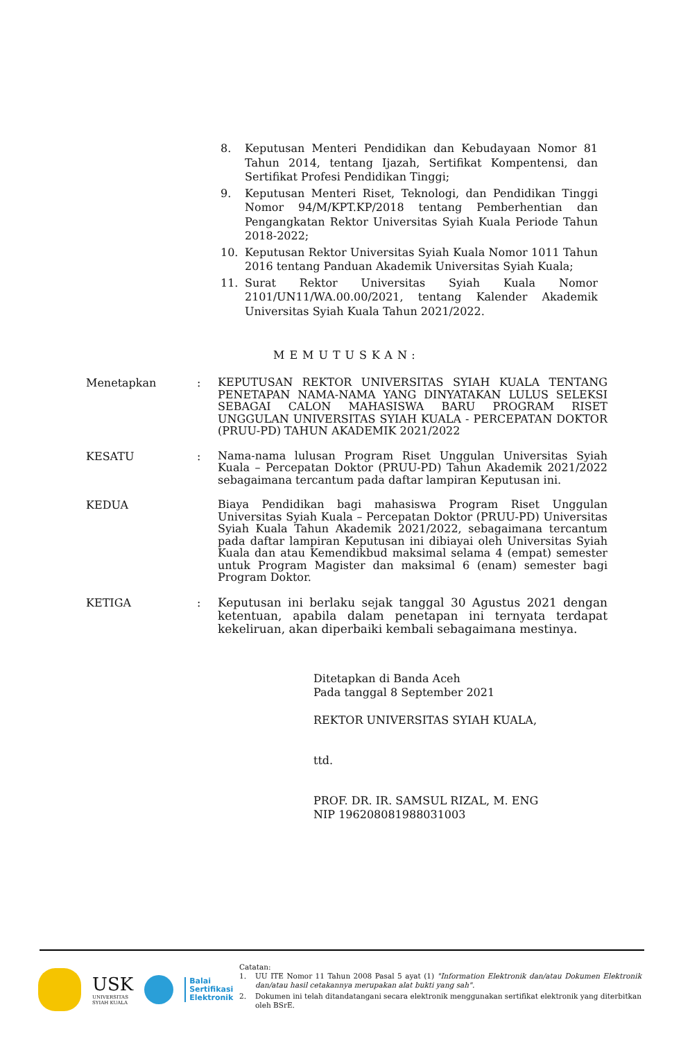8. Keputusan Menteri Pendidikan dan Kebudayaan Nomor 81 Tahun 2014, tentang Ijazah, Sertifikat Kompentensi, dan Sertifikat Profesi Pendidikan Tinggi;
9. Keputusan Menteri Riset, Teknologi, dan Pendidikan Tinggi Nomor 94/M/KPT.KP/2018 tentang Pemberhentian dan Pengangkatan Rektor Universitas Syiah Kuala Periode Tahun 2018-2022;
10. Keputusan Rektor Universitas Syiah Kuala Nomor 1011 Tahun 2016 tentang Panduan Akademik Universitas Syiah Kuala;
11. Surat Rektor Universitas Syiah Kuala Nomor 2101/UN11/WA.00.00/2021, tentang Kalender Akademik Universitas Syiah Kuala Tahun 2021/2022.
MEMUTUSKAN:
Menetapkan: KEPUTUSAN REKTOR UNIVERSITAS SYIAH KUALA TENTANG PENETAPAN NAMA-NAMA YANG DINYATAKAN LULUS SELEKSI SEBAGAI CALON MAHASISWA BARU PROGRAM RISET UNGGULAN UNIVERSITAS SYIAH KUALA - PERCEPATAN DOKTOR (PRUU-PD) TAHUN AKADEMIK 2021/2022
KESATU: Nama-nama lulusan Program Riset Unggulan Universitas Syiah Kuala – Percepatan Doktor (PRUU-PD) Tahun Akademik 2021/2022 sebagaimana tercantum pada daftar lampiran Keputusan ini.
KEDUA Biaya Pendidikan bagi mahasiswa Program Riset Unggulan Universitas Syiah Kuala – Percepatan Doktor (PRUU-PD) Universitas Syiah Kuala Tahun Akademik 2021/2022, sebagaimana tercantum pada daftar lampiran Keputusan ini dibiayai oleh Universitas Syiah Kuala dan atau Kemendikbud maksimal selama 4 (empat) semester untuk Program Magister dan maksimal 6 (enam) semester bagi Program Doktor.
KETIGA: Keputusan ini berlaku sejak tanggal 30 Agustus 2021 dengan ketentuan, apabila dalam penetapan ini ternyata terdapat kekeliruan, akan diperbaiki kembali sebagaimana mestinya.
Ditetapkan di Banda Aceh
Pada tanggal 8 September 2021
REKTOR UNIVERSITAS SYIAH KUALA,
ttd.
PROF. DR. IR. SAMSUL RIZAL, M. ENG
NIP 196208081988031003
USK
UNIVERSITAS
SYIAH KUALA
Balai
Sertifikasi
Elektronik
Catatan:
1. UU ITE Nomor 11 Tahun 2008 Pasal 5 ayat (1) "Information Elektronik dan/atau Dokumen Elektronik dan/atau hasil cetakannya merupakan alat bukti yang sah".
2. Dokumen ini telah ditandatangani secara elektronik menggunakan sertifikat elektronik yang diterbitkan oleh BSrE.